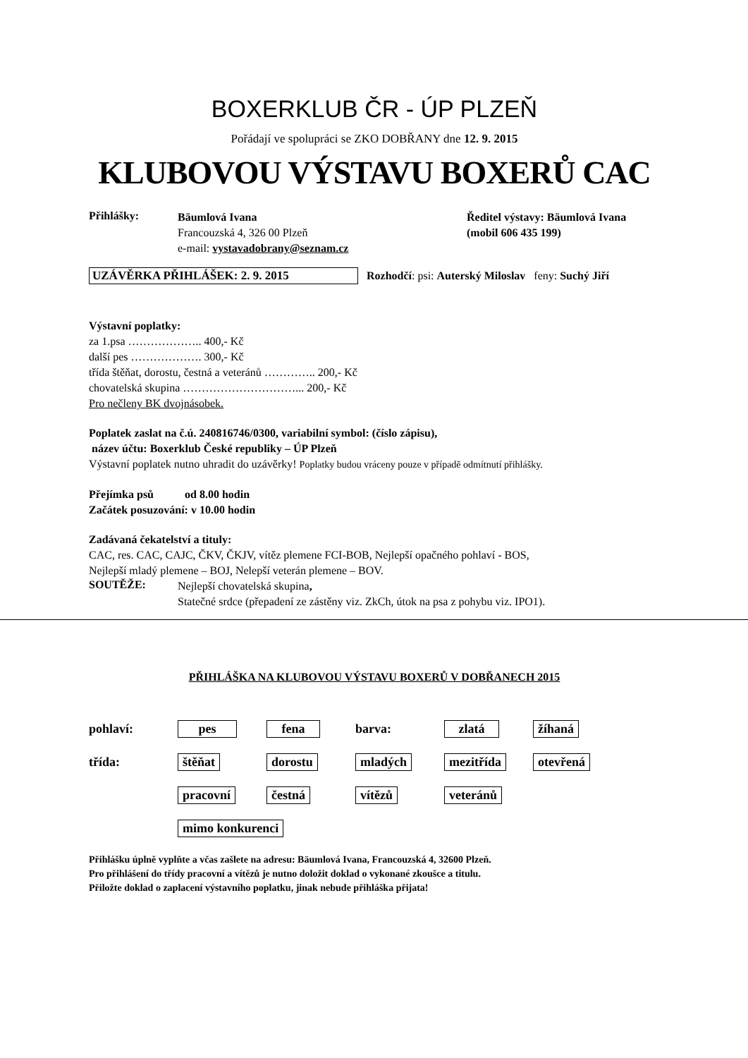BOXERKLUB ČR - ÚP PLZEŇ
Pořádají ve spolupráci se ZKO DOBŘANY dne 12. 9. 2015
KLUBOVOU VÝSTAVU BOXERŮ CAC
Přihlášky:
Bäumlová Ivana
Francouzská 4, 326 00 Plzeň
e-mail: vystavadobrany@seznam.cz
Ředitel výstavy: Bäumlová Ivana
(mobil 606 435 199)
UZÁVĚRKA PŘIHLÁŠEK: 2. 9. 2015 Rozhodčí: psi: Auterský Miloslav feny: Suchý Jiří
Výstavní poplatky:
za 1.psa ……………….. 400,- Kč
další pes ………………. 300,- Kč
třída štěňat, dorostu, čestná a veteránů ………….. 200,- Kč
chovatelská skupina …………………………... 200,- Kč
Pro nečleny BK dvojnásobek.
Poplatek zaslat na č.ú. 240816746/0300, variabilní symbol: (číslo zápisu),
název účtu: Boxerklub České republiky – ÚP Plzeň
Výstavní poplatek nutno uhradit do uzávěrky! Poplatky budou vráceny pouze v případě odmítnutí přihlášky.
Přejímka psů od 8.00 hodin
Začátek posuzování: v 10.00 hodin
Zadávaná čekatelství a tituly:
CAC, res. CAC, CAJC, ČKV, ČKJV, vítěz plemene FCI-BOB, Nejlepší opačného pohlaví - BOS,
Nejlepší mladý plemene – BOJ, Nelepší veterán plemene – BOV.
SOUTĚŽE:
Nejlepší chovatelská skupina,
Statečné srdce (přepadení ze zástěny viz. ZkCh, útok na psa z pohybu viz. IPO1).
PŘIHLÁŠKA NA KLUBOVOU VÝSTAVU BOXERŮ V DOBŘANECH 2015
pohlaví: pes fena barva: zlatá žíhaná
třída: štěňat dorostu mladých mezitřída otevřená
pracovní čestná vítězů veteránů
mimo konkurenci
Přihlášku úplně vyplňte a včas zašlete na adresu: Bäumlová Ivana, Francouzská 4, 32600 Plzeň.
Pro přihlášení do třídy pracovní a vítězů je nutno doložit doklad o vykonané zkoušce a titulu.
Přiložte doklad o zaplacení výstavního poplatku, jinak nebude přihláška přijata!